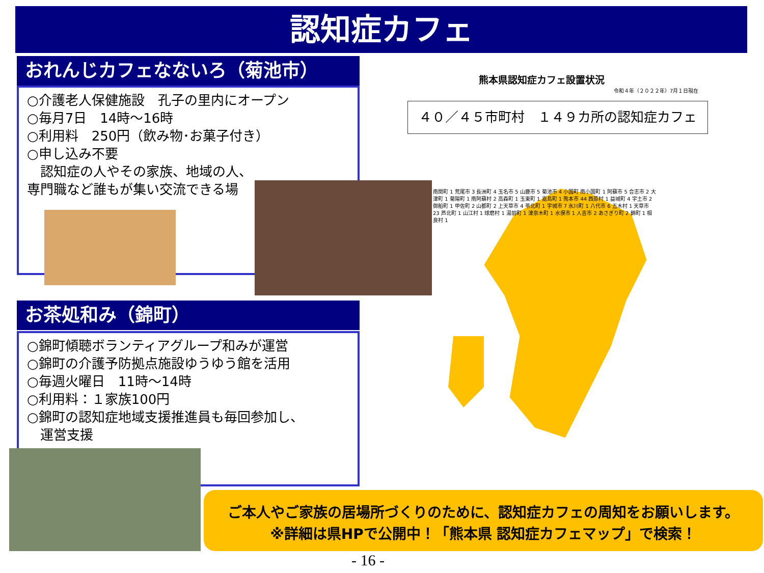認知症カフェ
おれんじカフェなないろ（菊池市）
○介護老人保健施設　孔子の里内にオープン
○毎月7日　14時～16時
○利用料　250円（飲み物･お菓子付き）
○申し込み不要
　認知症の人やその家族、地域の人、
専門職など誰もが集い交流できる場
お茶処和み（錦町）
○錦町傾聴ボランティアグループ和みが運営
○錦町の介護予防拠点施設ゆうゆう館を活用
○毎週火曜日　11時～14時
○利用料：１家族100円
○錦町の認知症地域支援推進員も毎回参加し、
　運営支援
熊本県認知症カフェ設置状況
令和４年（２０２２年）7月１日現在
４０／４５市町村　１４９カ所の認知症カフェ
南関町 1 荒尾市 3 長洲町 4 玉名市 5 山鹿市 5 菊池市 4 小国町 南小国町 1 阿蘇市 5 合志市 2 大津町 1 菊陽町 1 南阿蘇村 2 高森町 1 玉東町 1 嘉島町 1 熊本市 44 西原村 1 益城町 4 宇土市 2 御船町 1 甲佐町 2 山都町 2 上天草市 4 苓北町 1 宇城市 7 氷川町 1 八代市 6 五木村 1 天草市 23 芦北町 1 山江村 1 球磨村 1 湯前町 1 津奈木町 1 水俣市 1 人吉市 2 あさぎり町 2 錦町 1 相良村 1
ご本人やご家族の居場所づくりのために、認知症カフェの周知をお願いします。
※詳細は県HPで公開中！「熊本県 認知症カフェマップ」で検索！
- 16 -